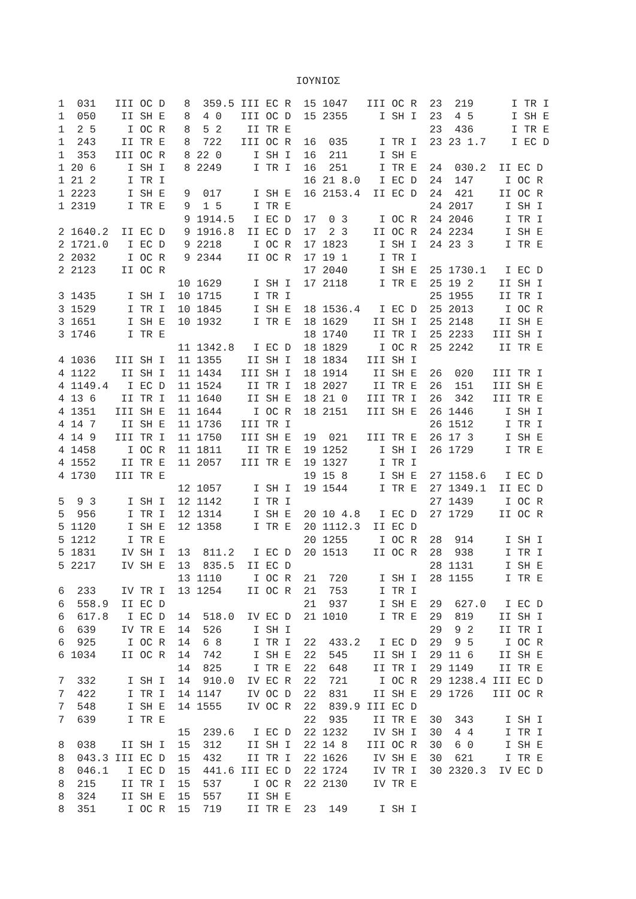ΙΟΥΝΙΟΣ
1  031   III OC D   8  359.5 III EC R  15 1047   III OC R  23  219      I TR I
1  050    II SH E   8  4 0   III OC D  15 2355     I SH I  23  4 5      I SH E
1  2 5     I OC R   8  5 2    II TR E                      23  436      I TR E
1  243    II TR E   8  722   III OC R  16  035     I TR I  23 23 1.7    I EC D
1  353   III OC R   8 22 0     I SH I  16  211     I SH E
1 20 6     I SH I   8 2249     I TR I  16  251     I TR E  24  030.2  II EC D
1 21 2     I TR I                      16 21 8.0   I EC D  24  147     I OC R
1 2223     I SH E   9  017     I SH E  16 2153.4  II EC D  24  421    II OC R
1 2319     I TR E   9  1 5     I TR E                      24 2017     I SH I
                    9 1914.5   I EC D  17  0 3     I OC R  24 2046     I TR I
2 1640.2  II EC D   9 1916.8  II EC D  17  2 3    II OC R  24 2234     I SH E
2 1721.0   I EC D   9 2218     I OC R  17 1823     I SH I  24 23 3     I TR E
2 2032     I OC R   9 2344    II OC R  17 19 1     I TR I
2 2123    II OC R                      17 2040     I SH E  25 1730.1   I EC D
                   10 1629     I SH I  17 2118     I TR E  25 19 2    II SH I
3 1435     I SH I  10 1715     I TR I                      25 1955    II TR I
3 1529     I TR I  10 1845     I SH E  18 1536.4   I EC D  25 2013     I OC R
3 1651     I SH E  10 1932     I TR E  18 1629    II SH I  25 2148    II SH E
3 1746     I TR E                      18 1740    II TR I  25 2233   III SH I
                   11 1342.8   I EC D  18 1829     I OC R  25 2242    II TR E
4 1036   III SH I  11 1355    II SH I  18 1834   III SH I
4 1122    II SH I  11 1434   III SH I  18 1914    II SH E  26  020   III TR I
4 1149.4   I EC D  11 1524    II TR I  18 2027    II TR E  26  151   III SH E
4 13 6    II TR I  11 1640    II SH E  18 21 0   III TR I  26  342   III TR E
4 1351   III SH E  11 1644     I OC R  18 2151   III SH E  26 1446     I SH I
4 14 7    II SH E  11 1736   III TR I                      26 1512     I TR I
4 14 9   III TR I  11 1750   III SH E  19  021   III TR E  26 17 3     I SH E
4 1458     I OC R  11 1811    II TR E  19 1252     I SH I  26 1729     I TR E
4 1552    II TR E  11 2057   III TR E  19 1327     I TR I
4 1730   III TR E                      19 15 8     I SH E  27 1158.6   I EC D
                   12 1057     I SH I  19 1544     I TR E  27 1349.1  II EC D
5  9 3     I SH I  12 1142     I TR I                      27 1439     I OC R
5  956     I TR I  12 1314     I SH E  20 10 4.8   I EC D  27 1729    II OC R
5 1120     I SH E  12 1358     I TR E  20 1112.3  II EC D
5 1212     I TR E                      20 1255     I OC R  28  914     I SH I
5 1831    IV SH I  13  811.2   I EC D  20 1513    II OC R  28  938     I TR I
5 2217    IV SH E  13  835.5  II EC D                      28 1131     I SH E
                   13 1110     I OC R  21  720     I SH I  28 1155     I TR E
6  233    IV TR I  13 1254    II OC R  21  753     I TR I
6  558.9  II EC D                      21  937     I SH E  29  627.0   I EC D
6  617.8   I EC D  14  518.0  IV EC D  21 1010     I TR E  29  819    II SH I
6  639    IV TR E  14  526     I SH I                      29  9 2    II TR I
6  925     I OC R  14  6 8     I TR I  22  433.2   I EC D  29  9 5     I OC R
6 1034    II OC R  14  742     I SH E  22  545    II SH I  29 11 6    II SH E
                   14  825     I TR E  22  648    II TR I  29 1149    II TR E
7  332     I SH I  14  910.0  IV EC R  22  721     I OC R  29 1238.4 III EC D
7  422     I TR I  14 1147    IV OC D  22  831    II SH E  29 1726   III OC R
7  548     I SH E  14 1555    IV OC R  22  839.9 III EC D
7  639     I TR E                      22  935    II TR E  30  343     I SH I
                   15  239.6   I EC D  22 1232    IV SH I  30  4 4     I TR I
8  038    II SH I  15  312    II SH I  22 14 8   III OC R  30  6 0     I SH E
8  043.3 III EC D  15  432    II TR I  22 1626    IV SH E  30  621     I TR E
8  046.1   I EC D  15  441.6 III EC D  22 1724    IV TR I  30 2320.3  IV EC D
8  215    II TR I  15  537     I OC R  22 2130    IV TR E
8  324    II SH E  15  557    II SH E
8  351     I OC R  15  719    II TR E  23  149     I SH I